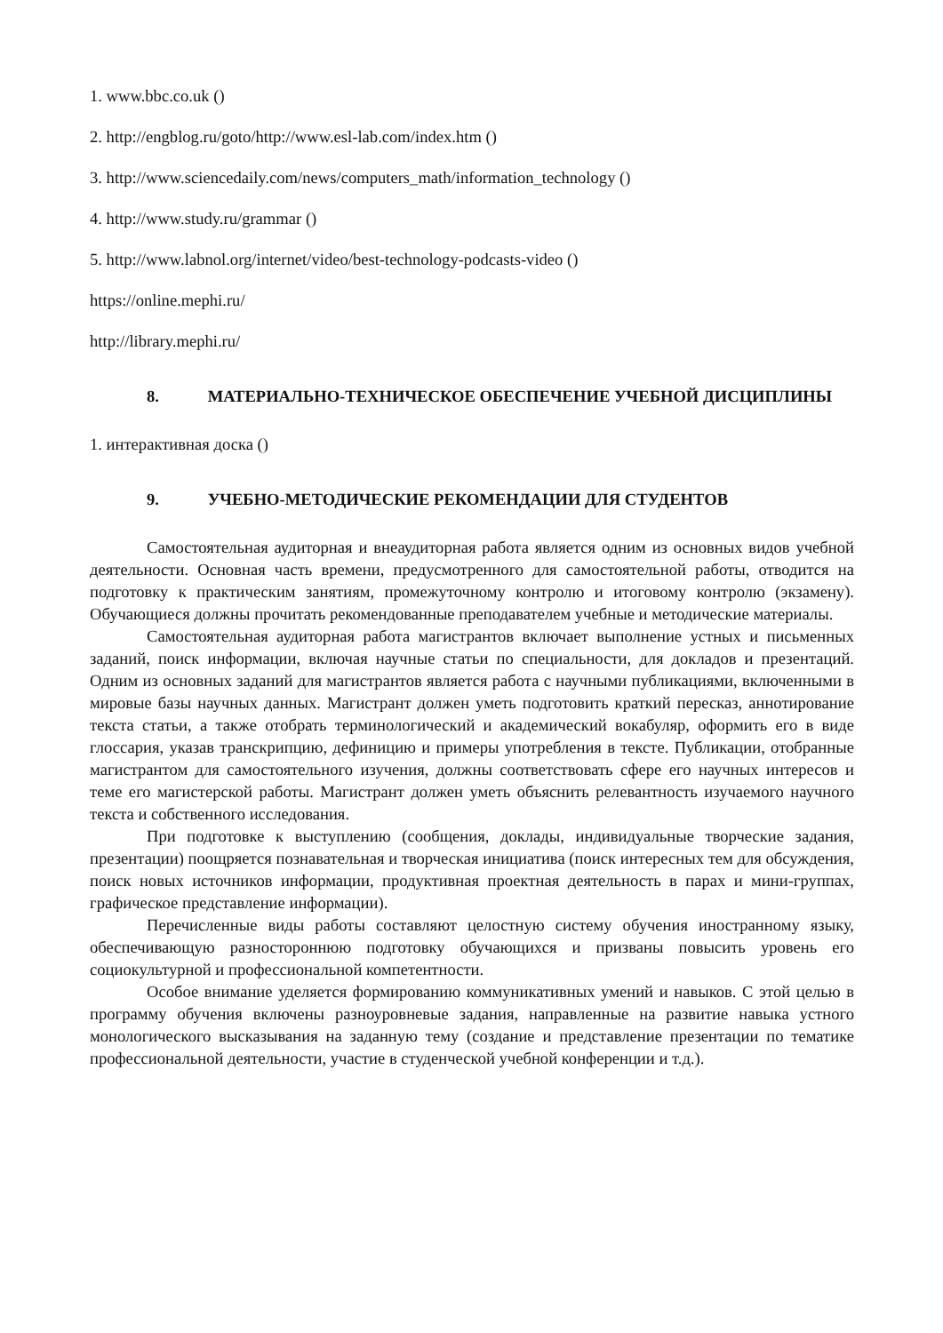1. www.bbc.co.uk ()
2. http://engblog.ru/goto/http://www.esl-lab.com/index.htm ()
3. http://www.sciencedaily.com/news/computers_math/information_technology ()
4. http://www.study.ru/grammar ()
5. http://www.labnol.org/internet/video/best-technology-podcasts-video ()
https://online.mephi.ru/
http://library.mephi.ru/
8. МАТЕРИАЛЬНО-ТЕХНИЧЕСКОЕ ОБЕСПЕЧЕНИЕ УЧЕБНОЙ ДИСЦИПЛИНЫ
1. интерактивная доска ()
9. УЧЕБНО-МЕТОДИЧЕСКИЕ РЕКОМЕНДАЦИИ ДЛЯ СТУДЕНТОВ
Самостоятельная аудиторная и внеаудиторная работа является одним из основных видов учебной деятельности. Основная часть времени, предусмотренного для самостоятельной работы, отводится на подготовку к практическим занятиям, промежуточному контролю и итоговому контролю (экзамену). Обучающиеся должны прочитать рекомендованные преподавателем учебные и методические материалы.
Самостоятельная аудиторная работа магистрантов включает выполнение устных и письменных заданий, поиск информации, включая научные статьи по специальности, для докладов и презентаций. Одним из основных заданий для магистрантов является работа с научными публикациями, включенными в мировые базы научных данных. Магистрант должен уметь подготовить краткий пересказ, аннотирование текста статьи, а также отобрать терминологический и академический вокабуляр, оформить его в виде глоссария, указав транскрипцию, дефиницию и примеры употребления в тексте. Публикации, отобранные магистрантом для самостоятельного изучения, должны соответствовать сфере его научных интересов и теме его магистерской работы. Магистрант должен уметь объяснить релевантность изучаемого научного текста и собственного исследования.
При подготовке к выступлению (сообщения, доклады, индивидуальные творческие задания, презентации) поощряется познавательная и творческая инициатива (поиск интересных тем для обсуждения, поиск новых источников информации, продуктивная проектная деятельность в парах и мини-группах, графическое представление информации).
Перечисленные виды работы составляют целостную систему обучения иностранному языку, обеспечивающую разностороннюю подготовку обучающихся и призваны повысить уровень его социокультурной и профессиональной компетентности.
Особое внимание уделяется формированию коммуникативных умений и навыков. С этой целью в программу обучения включены разноуровневые задания, направленные на развитие навыка устного монологического высказывания на заданную тему (создание и представление презентации по тематике профессиональной деятельности, участие в студенческой учебной конференции и т.д.).